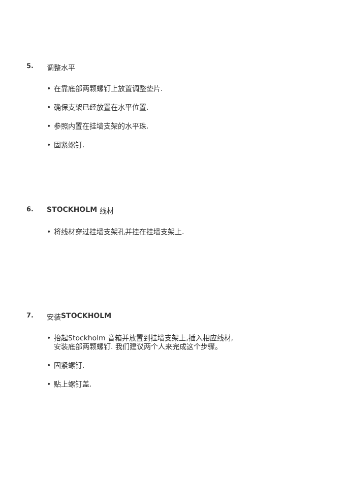5. 调整水平
• 在靠底部两颗螺钉上放置调整垫片.
• 确保支架已经放置在水平位置.
• 参照内置在挂墙支架的水平珠.
• 固紧螺钉.
6. STOCKHOLM 线材
• 将线材穿过挂墙支架孔并挂在挂墙支架上.
7. 安装 STOCKHOLM
• 抬起Stockholm 音箱并放置到挂墙支架上,插入相应线材,
安装底部两颗螺钉. 我们建议两个人来完成这个步骤。
• 固紧螺钉.
• 贴上螺钉盖.